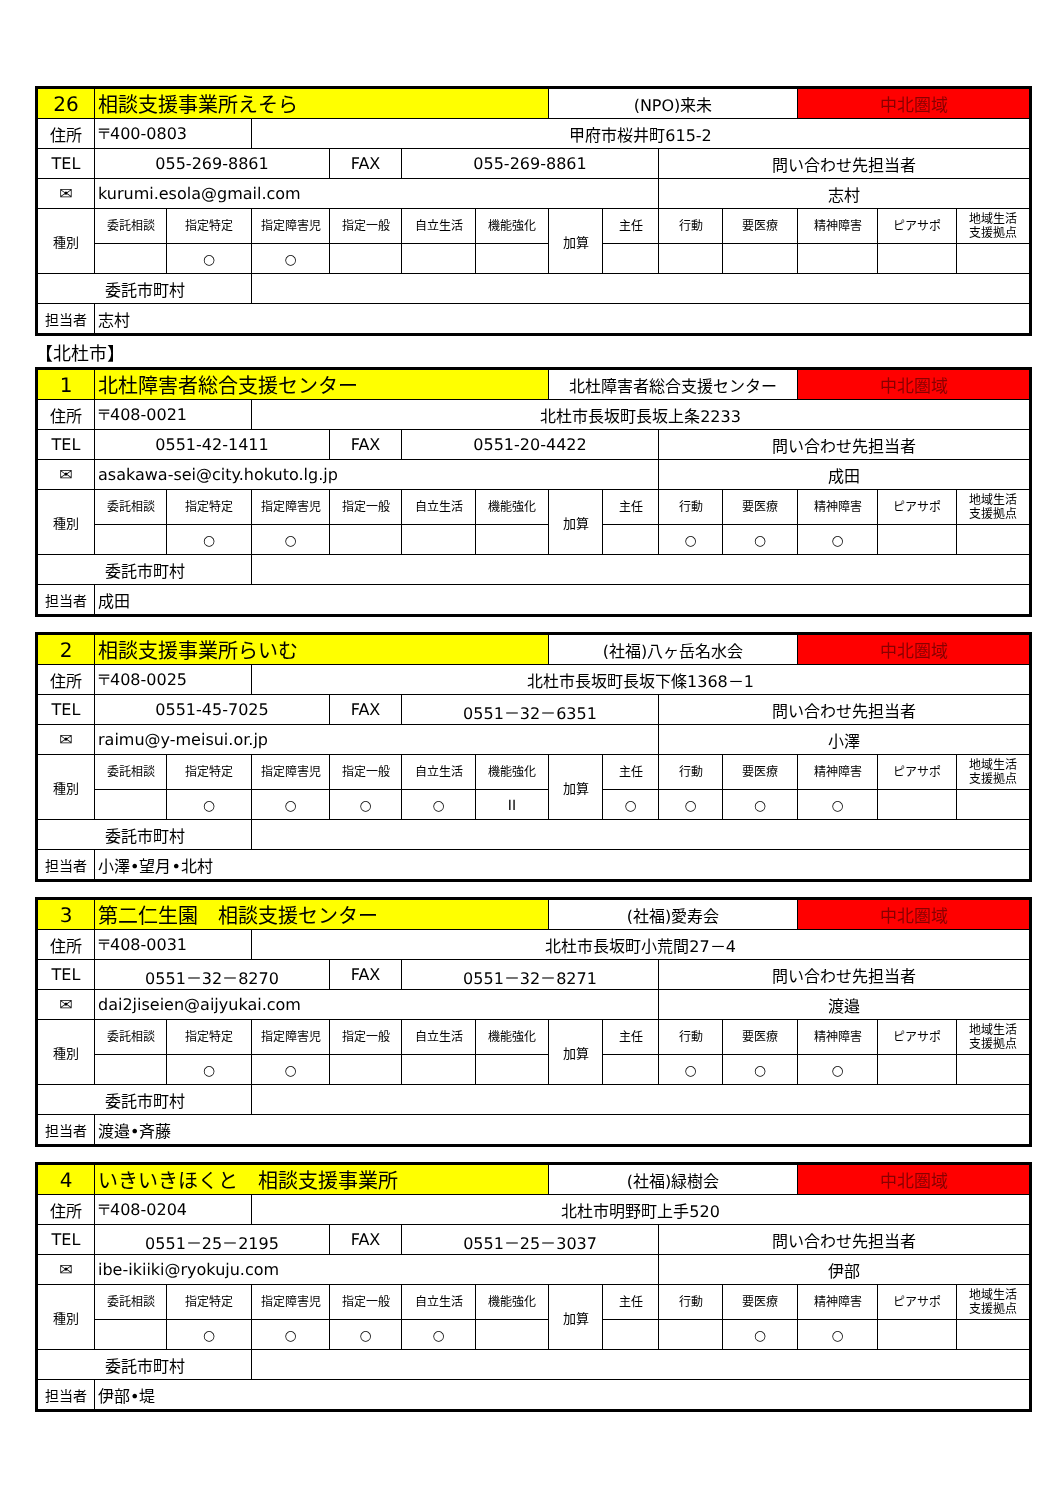| 26 | 相談支援事業所えそら | | | | | | (NPO)来未 | | | | 中北圏域 | | |
| 住所 | 〒400-0803 | | 甲府市桜井町615-2 | | | | | | | | | | |
| TEL | 055-269-8861 | | | FAX | 055-269-8861 | | | | 問い合わせ先担当者 | | | | |
| ✉ | kurumi.esola@gmail.com | | | | | | | | 志村 | | | | |
| 種別 | 委託相談 | 指定特定 | 指定障害児 | 指定一般 | 自立生活 | 機能強化 | 加算 | 主任 | 行動 | 要医療 | 精神障害 | ピアサポ | 地域生活 支援拠点 |
| | | ○ | ○ | | | | | | | | | | |
| 委託市町村 | | | | | | | | | | | | | |
| 担当者 | 志村 | | | | | | | | | | | | |
【北杜市】
| 1 | 北杜障害者総合支援センター | | | | | | 北杜障害者総合支援センター | | | | 中北圏域 | | |
| 住所 | 〒408-0021 | | 北杜市長坂町長坂上条2233 | | | | | | | | | | |
| TEL | 0551-42-1411 | | | FAX | 0551-20-4422 | | | | 問い合わせ先担当者 | | | | |
| ✉ | asakawa-sei@city.hokuto.lg.jp | | | | | | | | 成田 | | | | |
| 種別 | 委託相談 | 指定特定 | 指定障害児 | 指定一般 | 自立生活 | 機能強化 | 加算 | 主任 | 行動 | 要医療 | 精神障害 | ピアサポ | 地域生活 支援拠点 |
| | | ○ | ○ | | | | | | ○ | ○ | ○ | | |
| 委託市町村 | | | | | | | | | | | | | |
| 担当者 | 成田 | | | | | | | | | | | | |
| 2 | 相談支援事業所らいむ | | | | | | (社福)八ヶ岳名水会 | | | | 中北圏域 | | |
| 住所 | 〒408-0025 | | 北杜市長坂町長坂下條1368－1 | | | | | | | | | | |
| TEL | 0551-45-7025 | | | FAX | 0551－32－6351 | | | | 問い合わせ先担当者 | | | | |
| ✉ | raimu@y-meisui.or.jp | | | | | | | | 小澤 | | | | |
| 種別 | 委託相談 | 指定特定 | 指定障害児 | 指定一般 | 自立生活 | 機能強化 | 加算 | 主任 | 行動 | 要医療 | 精神障害 | ピアサポ | 地域生活 支援拠点 |
| | | ○ | ○ | ○ | ○ | II | | ○ | ○ | ○ | ○ | | |
| 委託市町村 | | | | | | | | | | | | | |
| 担当者 | 小澤•望月•北村 | | | | | | | | | | | | |
| 3 | 第二仁生園 相談支援センター | | | | | | (社福)愛寿会 | | | | 中北圏域 | | |
| 住所 | 〒408-0031 | | 北杜市長坂町小荒間27－4 | | | | | | | | | | |
| TEL | 0551－32－8270 | | | FAX | 0551－32－8271 | | | | 問い合わせ先担当者 | | | | |
| ✉ | dai2jiseien@aijyukai.com | | | | | | | | 渡邉 | | | | |
| 種別 | 委託相談 | 指定特定 | 指定障害児 | 指定一般 | 自立生活 | 機能強化 | 加算 | 主任 | 行動 | 要医療 | 精神障害 | ピアサポ | 地域生活 支援拠点 |
| | | ○ | ○ | | | | | | ○ | ○ | ○ | | |
| 委託市町村 | | | | | | | | | | | | | |
| 担当者 | 渡邉•斉藤 | | | | | | | | | | | | |
| 4 | いきいきほくと 相談支援事業所 | | | | | | (社福)緑樹会 | | | | 中北圏域 | | |
| 住所 | 〒408-0204 | | 北杜市明野町上手520 | | | | | | | | | | |
| TEL | 0551－25－2195 | | | FAX | 0551－25－3037 | | | | 問い合わせ先担当者 | | | | |
| ✉ | ibe-ikiiki@ryokuju.com | | | | | | | | 伊部 | | | | |
| 種別 | 委託相談 | 指定特定 | 指定障害児 | 指定一般 | 自立生活 | 機能強化 | 加算 | 主任 | 行動 | 要医療 | 精神障害 | ピアサポ | 地域生活 支援拠点 |
| | | ○ | ○ | ○ | ○ | | | | | ○ | ○ | | |
| 委託市町村 | | | | | | | | | | | | | |
| 担当者 | 伊部•堤 | | | | | | | | | | | | |